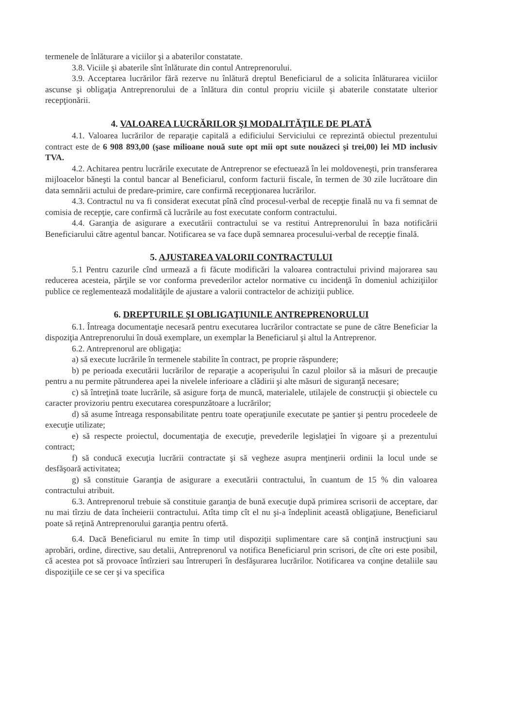termenele de înlăturare a viciilor şi a abaterilor constatate.
3.8. Viciile şi abaterile sînt înlăturate din contul Antreprenorului.
3.9. Acceptarea lucrărilor fără rezerve nu înlătură dreptul Beneficiarul de a solicita înlăturarea viciilor ascunse şi obligaţia Antreprenorului de a înlătura din contul propriu viciile şi abaterile constatate ulterior recepţionării.
4. VALOAREA LUCRĂRILOR ŞI MODALITĂŢILE DE PLATĂ
4.1. Valoarea lucrărilor de reparaţie capitală a edificiului Serviciului ce reprezintă obiectul prezentului contract este de 6 908 893,00 (şase milioane nouă sute opt mii opt sute nouăzeci şi trei,00) lei MD inclusiv TVA.
4.2. Achitarea pentru lucrările executate de Antreprenor se efectuează în lei moldoveneşti, prin transferarea mijloacelor băneşti la contul bancar al Beneficiarul, conform facturii fiscale, în termen de 30 zile lucrătoare din data semnării actului de predare-primire, care confirmă recepţionarea lucrărilor.
4.3. Contractul nu va fi considerat executat pînă cînd procesul-verbal de recepţie finală nu va fi semnat de comisia de recepţie, care confirmă că lucrările au fost executate conform contractului.
4.4. Garanţia de asigurare a executării contractului se va restitui Antreprenorului în baza notificării Beneficiarului către agentul bancar. Notificarea se va face după semnarea procesului-verbal de recepţie finală.
5. AJUSTAREA VALORII CONTRACTULUI
5.1 Pentru cazurile cînd urmează a fi făcute modificări la valoarea contractului privind majorarea sau reducerea acesteia, părţile se vor conforma prevederilor actelor normative cu incidenţă în domeniul achiziţiilor publice ce reglementează modalităţile de ajustare a valorii contractelor de achiziţii publice.
6. DREPTURILE ŞI OBLIGAŢIUNILE ANTREPRENORULUI
6.1. Întreaga documentaţie necesară pentru executarea lucrărilor contractate se pune de către Beneficiar la dispoziţia Antreprenorului în două exemplare, un exemplar la Beneficiarul şi altul la Antreprenor.
6.2. Antreprenorul are obligaţia:
a) să execute lucrările în termenele stabilite în contract, pe proprie răspundere;
b) pe perioada executării lucrărilor de reparaţie a acoperişului în cazul ploilor să ia măsuri de precauţie pentru a nu permite pătrunderea apei la nivelele inferioare a clădirii şi alte măsuri de siguranţă necesare;
c) să întreţină toate lucrările, să asigure forţa de muncă, materialele, utilajele de construcţii şi obiectele cu caracter provizoriu pentru executarea corespunzătoare a lucrărilor;
d) să asume întreaga responsabilitate pentru toate operaţiunile executate pe şantier şi pentru procedeele de execuţie utilizate;
e) să respecte proiectul, documentaţia de execuţie, prevederile legislaţiei în vigoare şi a prezentului contract;
f) să conducă execuţia lucrării contractate şi să vegheze asupra menţinerii ordinii la locul unde se desfăşoară activitatea;
g) să constituie Garanţia de asigurare a executării contractului, în cuantum de 15 % din valoarea contractului atribuit.
6.3. Antreprenorul trebuie să constituie garanţia de bună execuţie după primirea scrisorii de acceptare, dar nu mai tîrziu de data încheierii contractului. Atîta timp cît el nu şi-a îndeplinit această obligaţiune, Beneficiarul poate să reţină Antreprenorului garanţia pentru ofertă.
6.4. Dacă Beneficiarul nu emite în timp util dispoziţii suplimentare care să conţină instrucţiuni sau aprobări, ordine, directive, sau detalii, Antreprenorul va notifica Beneficiarul prin scrisori, de cîte ori este posibil, că acestea pot să provoace întîrzieri sau întreruperi în desfăşurarea lucrărilor. Notificarea va conţine detaliile sau dispoziţiile ce se cer şi va specifica